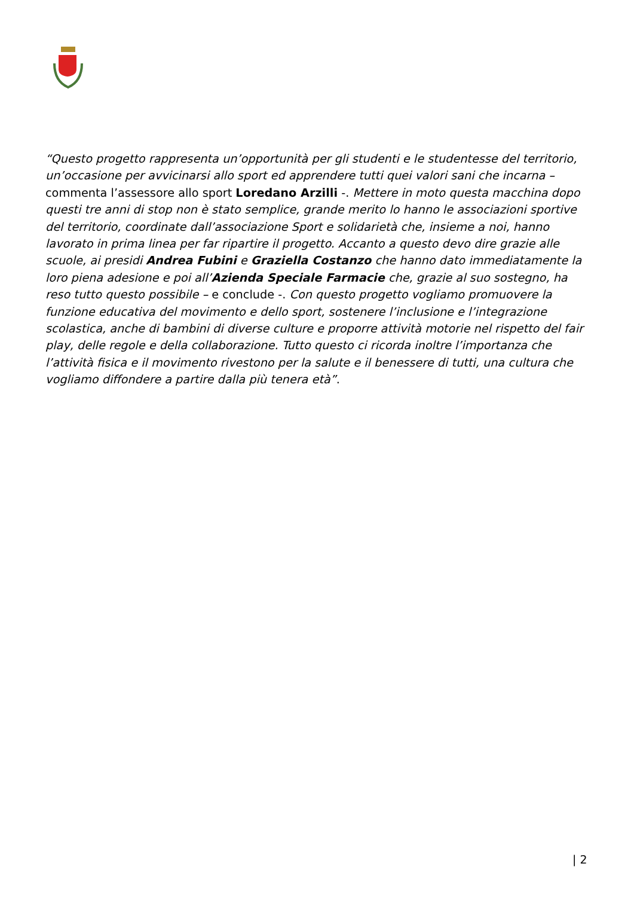“Questo progetto rappresenta un’opportunità per gli studenti e le studentesse del territorio, un’occasione per avvicinarsi allo sport ed apprendere tutti quei valori sani che incarna – commenta l’assessore allo sport Loredano Arzilli -. Mettere in moto questa macchina dopo questi tre anni di stop non è stato semplice, grande merito lo hanno le associazioni sportive del territorio, coordinate dall’associazione Sport e solidarietà che, insieme a noi, hanno lavorato in prima linea per far ripartire il progetto. Accanto a questo devo dire grazie alle scuole, ai presidi Andrea Fubini e Graziella Costanzo che hanno dato immediatamente la loro piena adesione e poi all’Azienda Speciale Farmacie che, grazie al suo sostegno, ha reso tutto questo possibile – e conclude -. Con questo progetto vogliamo promuovere la funzione educativa del movimento e dello sport, sostenere l’inclusione e l’integrazione scolastica, anche di bambini di diverse culture e proporre attività motorie nel rispetto del fair play, delle regole e della collaborazione. Tutto questo ci ricorda inoltre l’importanza che l’attività fisica e il movimento rivestono per la salute e il benessere di tutti, una cultura che vogliamo diffondere a partire dalla più tenera età”.
| 2